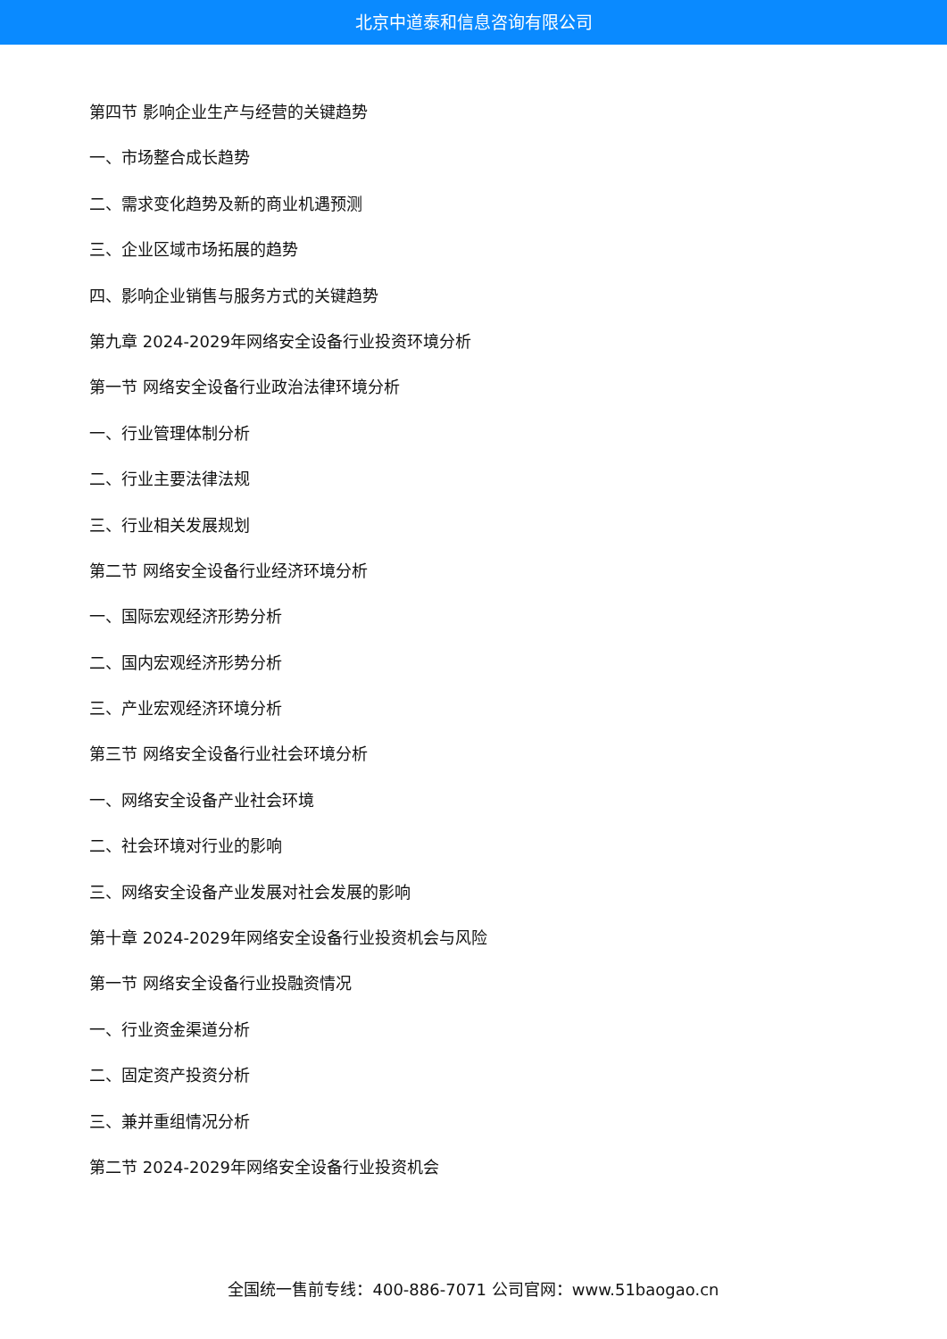北京中道泰和信息咨询有限公司
第四节 影响企业生产与经营的关键趋势
一、市场整合成长趋势
二、需求变化趋势及新的商业机遇预测
三、企业区域市场拓展的趋势
四、影响企业销售与服务方式的关键趋势
第九章 2024-2029年网络安全设备行业投资环境分析
第一节 网络安全设备行业政治法律环境分析
一、行业管理体制分析
二、行业主要法律法规
三、行业相关发展规划
第二节 网络安全设备行业经济环境分析
一、国际宏观经济形势分析
二、国内宏观经济形势分析
三、产业宏观经济环境分析
第三节 网络安全设备行业社会环境分析
一、网络安全设备产业社会环境
二、社会环境对行业的影响
三、网络安全设备产业发展对社会发展的影响
第十章 2024-2029年网络安全设备行业投资机会与风险
第一节 网络安全设备行业投融资情况
一、行业资金渠道分析
二、固定资产投资分析
三、兼并重组情况分析
第二节 2024-2029年网络安全设备行业投资机会
全国统一售前专线：400-886-7071 公司官网：www.51baogao.cn